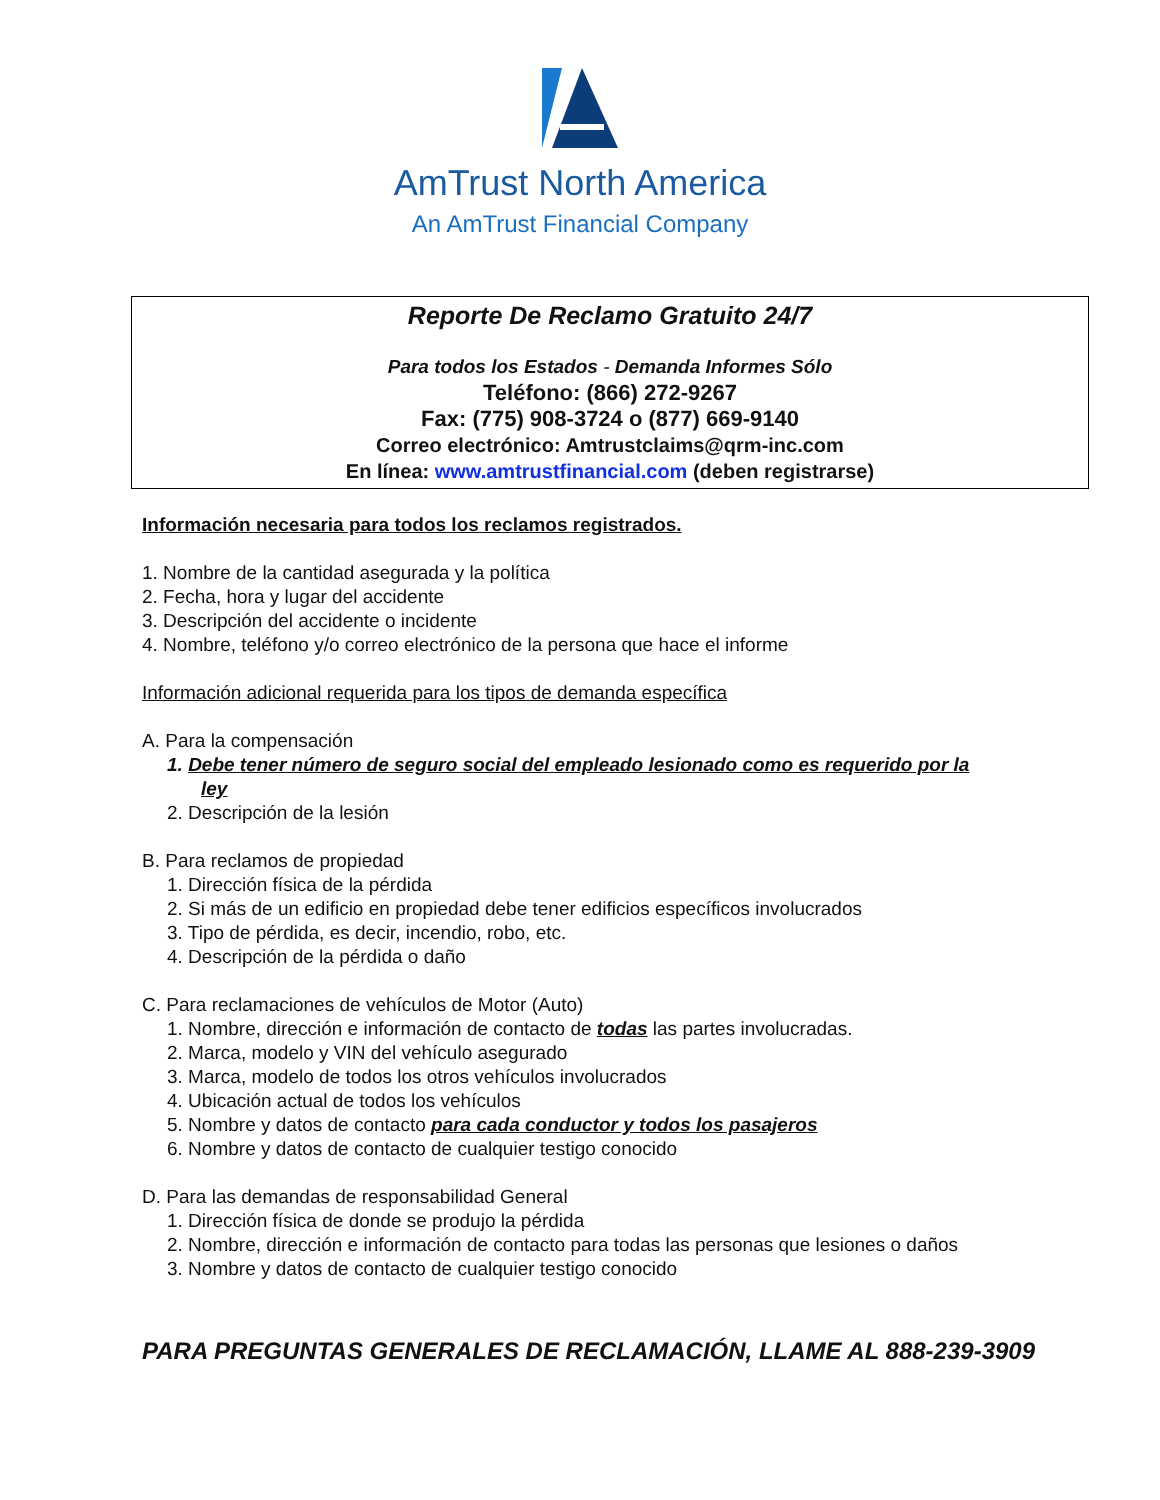AmTrust North America
An AmTrust Financial Company
Reporte De Reclamo Gratuito 24/7
Para todos los Estados - Demanda Informes Sólo
Teléfono: (866) 272-9267
Fax: (775) 908-3724 o (877) 669-9140
Correo electrónico: Amtrustclaims@qrm-inc.com
En línea: www.amtrustfinancial.com (deben registrarse)
Información necesaria para todos los reclamos registrados.
1. Nombre de la cantidad asegurada y la política
2. Fecha, hora y lugar del accidente
3. Descripción del accidente o incidente
4. Nombre, teléfono y/o correo electrónico de la persona que hace el informe
Información adicional requerida para los tipos de demanda específica
A. Para la compensación
1. Debe tener número de seguro social del empleado lesionado como es requerido por la
ley
2. Descripción de la lesión
B. Para reclamos de propiedad
1. Dirección física de la pérdida
2. Si más de un edificio en propiedad debe tener edificios específicos involucrados
3. Tipo de pérdida, es decir, incendio, robo, etc.
4. Descripción de la pérdida o daño
C. Para reclamaciones de vehículos de Motor (Auto)
1. Nombre, dirección e información de contacto de todas las partes involucradas.
2. Marca, modelo y VIN del vehículo asegurado
3. Marca, modelo de todos los otros vehículos involucrados
4. Ubicación actual de todos los vehículos
5. Nombre y datos de contacto para cada conductor y todos los pasajeros
6. Nombre y datos de contacto de cualquier testigo conocido
D. Para las demandas de responsabilidad General
1. Dirección física de donde se produjo la pérdida
2. Nombre, dirección e información de contacto para todas las personas que lesiones o daños
3. Nombre y datos de contacto de cualquier testigo conocido
PARA PREGUNTAS GENERALES DE RECLAMACIÓN, LLAME AL 888-239-3909